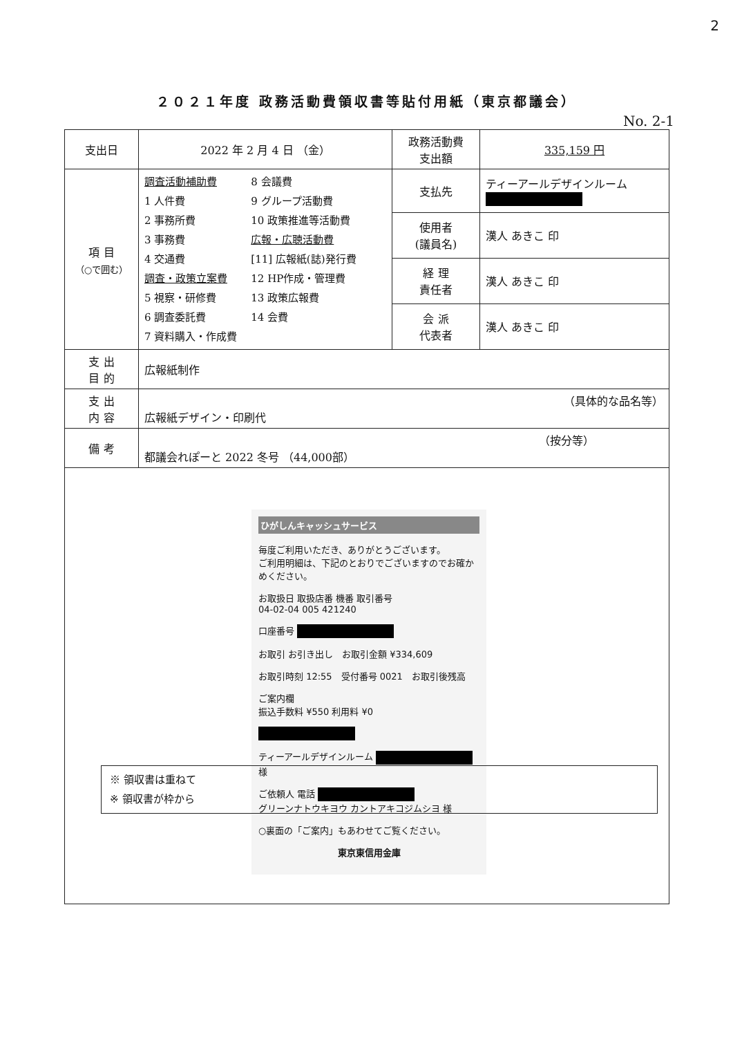2
２０２１年度 政務活動費領収書等貼付用紙（東京都議会）
No. 2-1
| 支出日 | 2022 年 2 月 4 日 （金） | 政務活動費 支出額 | 335,159 円 |
| 項 目 （○で囲む） | 調査活動補助費 1 人件費 2 事務所費 3 事務費 4 交通費 調査・政策立案費 5 視察・研修費 6 調査委託費 7 資料購入・作成費 8 会議費 9 グループ活動費 10 政策推進等活動費 広報・広聴活動費 [11] 広報紙(誌)発行費 12 HP作成・管理費 13 政策広報費 14 会費 | 支払先 | ティーアールデザインルーム |
| | | 使用者 (議員名) | 漢人 あきこ 印 |
| | | 経 理 責任者 | 漢人 あきこ 印 |
| | | 会 派 代表者 | 漢人 あきこ 印 |
| 支 出 目 的 | 広報紙制作 | | |
| 支 出 内 容 | （具体的な品名等） 広報紙デザイン・印刷代 | | |
| 備 考 | （按分等） 都議会れぽーと 2022 冬号 （44,000部） | | |
ひがしんキャッシュサービス
毎度ご利用いただき、ありがとうございます。
ご利用明細は、下記のとおりでございますのでお確かめください。
お取扱日 取扱店番 機番 取引番号
04-02-04 005 421240
口座番号
お取引 お引き出し　お取引金額 ¥334,609
お取引時刻 12:55　受付番号 0021　お取引後残高
ご案内欄
振込手数料 ¥550 利用料 ¥0
ティーアールデザインルーム 様
ご依頼人 電話
グリーンナトウキヨウ カントアキコジムシヨ 様
○裏面の「ご案内」もあわせてご覧ください。
東京東信用金庫
※ 領収書は重ねて
※ 領収書が枠から